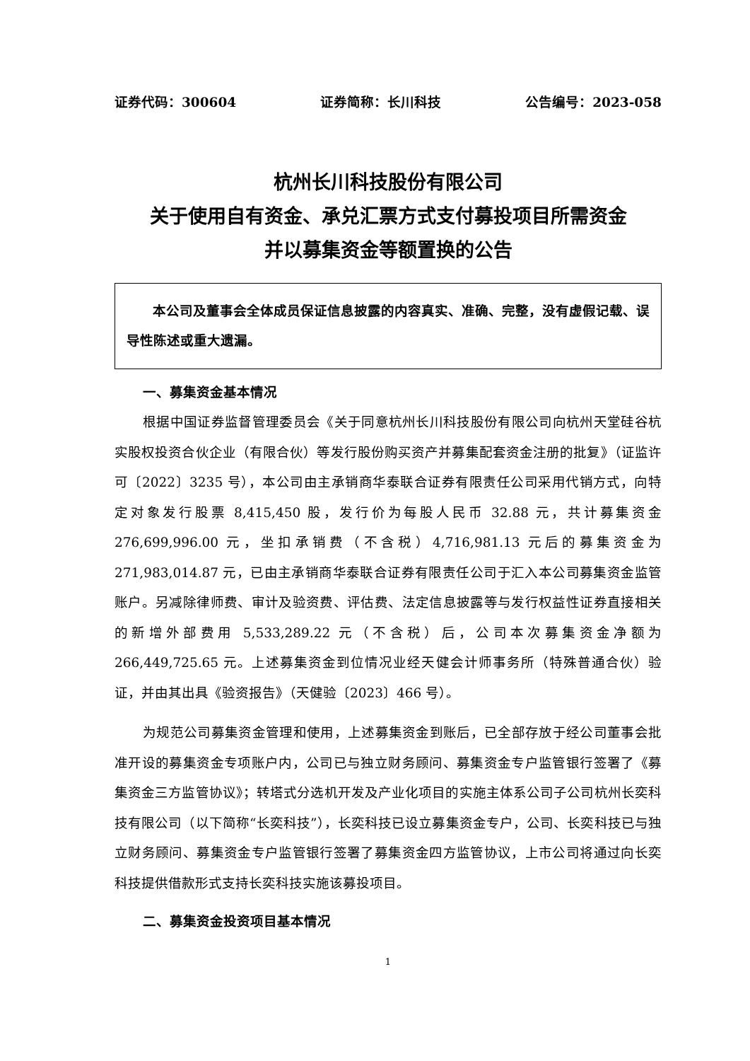证券代码：300604 证券简称：长川科技 公告编号：2023-058
杭州长川科技股份有限公司
关于使用自有资金、承兑汇票方式支付募投项目所需资金
并以募集资金等额置换的公告
  本公司及董事会全体成员保证信息披露的内容真实、准确、完整，没有虚假记载、误导性陈述或重大遗漏。
一、募集资金基本情况
根据中国证券监督管理委员会《关于同意杭州长川科技股份有限公司向杭州天堂硅谷杭实股权投资合伙企业（有限合伙）等发行股份购买资产并募集配套资金注册的批复》（证监许可〔2022〕3235 号），本公司由主承销商华泰联合证券有限责任公司采用代销方式，向特定对象发行股票 8,415,450 股，发行价为每股人民币 32.88 元，共计募集资金 276,699,996.00 元，坐扣承销费（不含税）4,716,981.13 元后的募集资金为 271,983,014.87 元，已由主承销商华泰联合证券有限责任公司于汇入本公司募集资金监管账户。另减除律师费、审计及验资费、评估费、法定信息披露等与发行权益性证券直接相关的新增外部费用 5,533,289.22 元（不含税）后，公司本次募集资金净额为 266,449,725.65 元。上述募集资金到位情况业经天健会计师事务所（特殊普通合伙）验证，并由其出具《验资报告》（天健验〔2023〕466 号）。
为规范公司募集资金管理和使用，上述募集资金到账后，已全部存放于经公司董事会批准开设的募集资金专项账户内，公司已与独立财务顾问、募集资金专户监管银行签署了《募集资金三方监管协议》；转塔式分选机开发及产业化项目的实施主体系公司子公司杭州长奕科技有限公司（以下简称“长奕科技”），长奕科技已设立募集资金专户，公司、长奕科技已与独立财务顾问、募集资金专户监管银行签署了募集资金四方监管协议，上市公司将通过向长奕科技提供借款形式支持长奕科技实施该募投项目。
二、募集资金投资项目基本情况
1